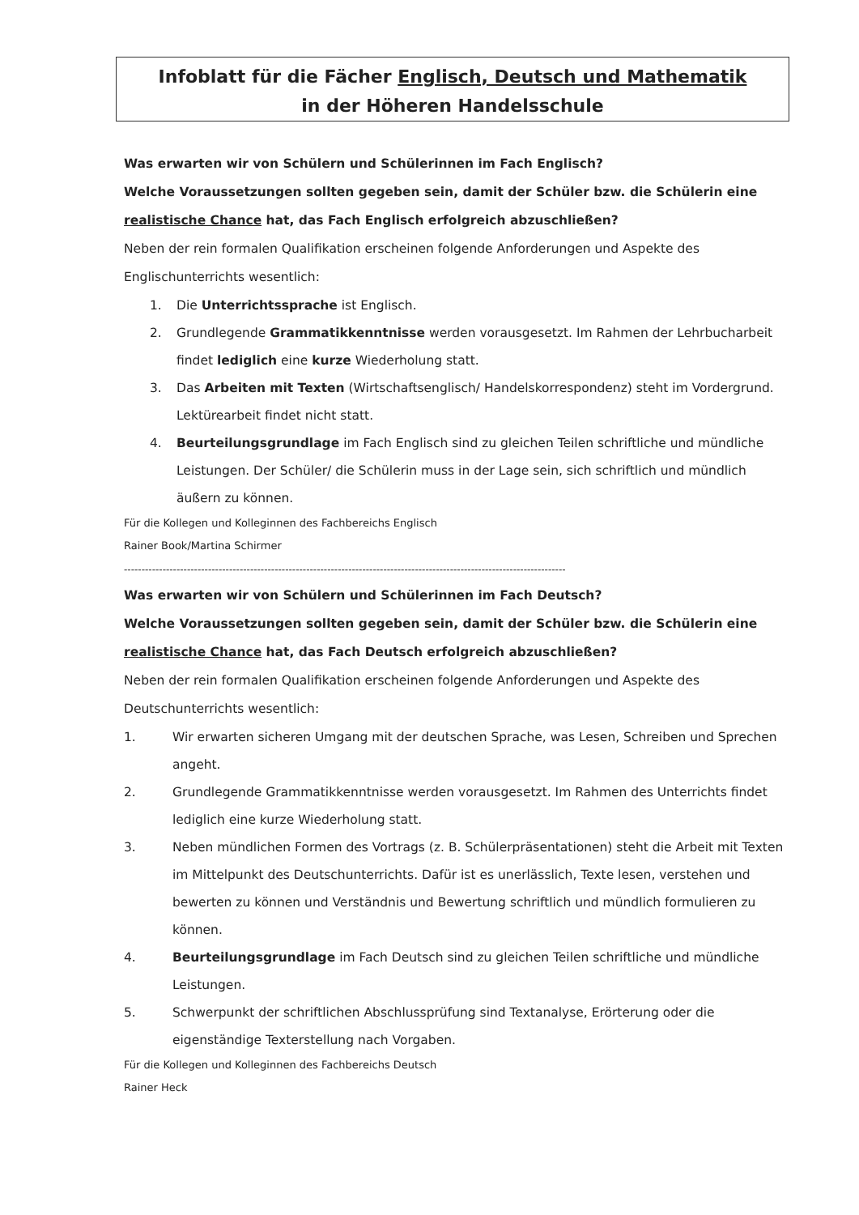Infoblatt für die Fächer Englisch, Deutsch und Mathematik
in der Höheren Handelsschule
Was erwarten wir von Schülern und Schülerinnen im Fach Englisch?
Welche Voraussetzungen sollten gegeben sein, damit der Schüler bzw. die Schülerin eine realistische Chance hat, das Fach Englisch erfolgreich abzuschließen?
Neben der rein formalen Qualifikation erscheinen folgende Anforderungen und Aspekte des Englischunterrichts wesentlich:
1. Die Unterrichtssprache ist Englisch.
2. Grundlegende Grammatikkenntnisse werden vorausgesetzt. Im Rahmen der Lehrbucharbeit findet lediglich eine kurze Wiederholung statt.
3. Das Arbeiten mit Texten (Wirtschaftsenglisch/ Handelskorrespondenz) steht im Vordergrund. Lektürearbeit findet nicht statt.
4. Beurteilungsgrundlage im Fach Englisch sind zu gleichen Teilen schriftliche und mündliche Leistungen. Der Schüler/ die Schülerin muss in der Lage sein, sich schriftlich und mündlich äußern zu können.
Für die Kollegen und Kolleginnen des Fachbereichs Englisch
Rainer Book/Martina Schirmer
------------------------------------------------------------------------------------------------------------------------------
Was erwarten wir von Schülern und Schülerinnen im Fach Deutsch?
Welche Voraussetzungen sollten gegeben sein, damit der Schüler bzw. die Schülerin eine realistische Chance hat, das Fach Deutsch erfolgreich abzuschließen?
Neben der rein formalen Qualifikation erscheinen folgende Anforderungen und Aspekte des Deutschunterrichts wesentlich:
1. Wir erwarten sicheren Umgang mit der deutschen Sprache, was Lesen, Schreiben und Sprechen angeht.
2. Grundlegende Grammatikkenntnisse werden vorausgesetzt. Im Rahmen des Unterrichts findet lediglich eine kurze Wiederholung statt.
3. Neben mündlichen Formen des Vortrags (z. B. Schülerpräsentationen) steht die Arbeit mit Texten im Mittelpunkt des Deutschunterrichts. Dafür ist es unerlässlich, Texte lesen, verstehen und bewerten zu können und Verständnis und Bewertung schriftlich und mündlich formulieren zu können.
4. Beurteilungsgrundlage im Fach Deutsch sind zu gleichen Teilen schriftliche und mündliche Leistungen.
5. Schwerpunkt der schriftlichen Abschlussprüfung sind Textanalyse, Erörterung oder die eigenständige Texterstellung nach Vorgaben.
Für die Kollegen und Kolleginnen des Fachbereichs Deutsch
Rainer Heck